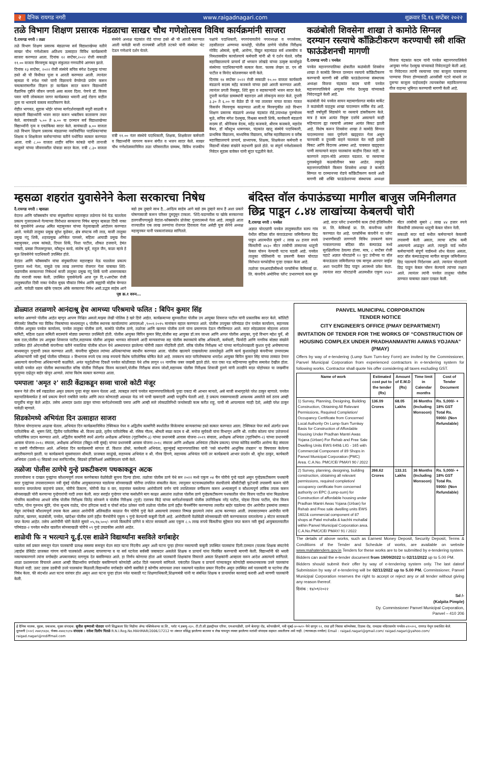२ दैनिक रायगड नगरी www.raigadnagari.com शुक्रवार दि.१६ सप्टेंबर २०२२
तळे विभाग शिक्षण प्रसारक मंडळाचा साखर चौथ गणेशोत्सव विविध कार्यक्रमांनी साजरा
दै.रायगड नगरी । तळा
तळे विभाग शिक्षण प्रसारक मंडळाच्या सर्व विद्याशाखेच्या वतीने साखर चौथ गणेशोत्सव अतिशय उत्साहात विविध कार्यक्रमांनी साजरा करण्यात आला. दिनांक १२ सप्टेंबर,२०२२ रोजी सकाळी ११.०० वाजता मिरवणूक काढून संकुलात गणपतीचे आगमन झाले.
दिनांक १३ सप्टेंबर, २०२२ रोजी संस्थेचे सचिव मंगेश देशमुख यांच्या हस्ते श्री ची विधीवत पूजा व आरती करण्यात आली. त्यानंतर म्हसळा चे रुपेश गमरे यांनी विज्ञानाचे वेगवेगळे प्रयोग करून चमत्कारांमागील विज्ञान हा कार्यक्रम सादर करून विद्यार्थ्यांनी वैज्ञानिक दृष्टीने जीवन जगावे असा सल्ला दिला. पेणचे डॉ. विजय पवार यांनी लोककला जागर कार्यक्रमात भवानी आई रोडगा वाहील तुला या भारुडचे वास्तव सादरीकरण केले.
रोहीत भागवत, सुहास भोईर यांच्या मार्गदर्शनाखाली मयुरी साळवी व सहकारी विद्यार्थ्यांनी भजन सादर करून भक्तीमय वातावरण तयार केले. सायंकाळी ५.०० ते ७.०० या दरम्यान सर्व विद्याशाखेच्या विद्यार्थ्यांनी नृत्य व एकांकिका सादर केले. सायंकाळी ७.०० वाजता तळे विभाग शिक्षण प्रसारक मंडळाच्या नवनिर्वाचित पदाधिकाऱ्यांचा शिक्षक व शिक्षकेत्तर कर्मचाऱ्यांच्या वतीने यथोचित सत्कार करण्यात आला. रात्री ८.०० वाजता शाहीर सचिन कांबळे यांनी तानाजी मालुसरे यांच्या जीवनावरील पोवाडा सादर केला. रात्री ८.३० वाजता संस्थेचे अध्यक्ष चंद्रकांत रोडे यांच्या हस्ते श्री ची आरती करण्यात आली यावेळी माजी राज्यमंत्री अदिती तटकरे यांनी संस्थेला भेट देऊन गणेशाचे दर्शन घेतले.
रात्री ११.०० नंतर संस्थेचे पदाधिकारी, शिक्षक, शिक्षकेत्तर कर्मचारी व विद्यार्थ्यांनी जागरण करून संगीत व भजन सादर केले. साखर चौथ गणेशोत्सवानिमित्त तळा परिसरातील ग्रामस्थ, विविध राजकीय पक्षांचे पदाधिकारी, नगरपंचायतीचे नगराध्यक्षा व नगरसेवक, तहसीलदार अण्णप्पा कनशेट्टी, पोलीस ठाणेचे पोलीस निरीक्षक गोविंद ओमासे, कृषी, आरोग्य, विद्युत महामंडळ सर्व शासकीय व निमशासकीय कार्यालयाचे कर्मचारी यांनी श्री चे दर्शन घेतले. वरीष्ठ महाविद्यालयाचे प्राचार्य डॉ भगवान लोखंडे यांच्या उत्कृष्ट कार्यामुळे संस्थेच्या पदाधिकाऱ्यांनी सत्कार केला. फलक लेखन प्रा. एन सी पाटील व विनोद कोलवणकर यांनी केले.
दिनांक १४ सप्टेंबर २०२२ रोजी सकाळी १०.०० वाजता कार्यकारी मंडळाचे सदस्य महेंद्र कजबजे यांच्या हस्ते आरती करण्यात आली. त्यानंतर प्रगती रिसबूड, शिंदे बुवा व सहकाऱ्यांनी भजन सादर केले. दुपारी कर्नाळा ग्रामस्थांनी बहारदार असे लोकनृत्य सादर केले. दुपारी ३.३० ते ६.०० या वेळेत डी जे च्या तालावर नाचत वाजत गाजत विसर्जन मिरवणूक काढण्यात आली.या मिरवणुकीत तळे विभाग शिक्षण प्रसारक मंडळाचे अध्यक्ष चंद्रकांत रोडे,उपाध्यक्ष पुरुषोत्तम मुळे, सचिव मंगेश देशमुख, विश्वस्त मारुती शिर्के, कार्यकारी मंडळाचे सदस्य डॉ. श्रीनिवास वेदक, महेंद्र कजबजे, श्रीराम कजबजे, महादेव बैकर, डॉ कौस्तुभ धामणकर, चंद्रकांत खातू संस्थेचे पदाधिकारी, प्राथमिक विद्यालय, माध्यमिक विद्यालय, कनिष्ठ महाविद्यालय व वरीष्ठ महाविद्यालयाचे प्राचार्य, प्राध्यापक, शिक्षक, शिक्षकेत्तर कर्मचारी व विद्यार्थी मोठ्या संख्येने सहभागी झाले होते. या संपूर्ण गणेशोत्सवाचे निवेदन सुहास वावेकर यांनी सुंदर पद्धतीने केले.
कळंबोली शिवसेना शाखा ते कामोठे सिग्नल दरम्यान रस्त्याचे कॉंक्रिटीकरण करण्याची स्त्री शक्ति फाऊंडेशनची मागणी
दै.रायगड नगरी । पनवेल
पनवेल महानगरपालिका क्षेत्रातील कळंबोली शिवसेना शाखा ते कामोठे सिग्नल दरम्यान रस्त्याचे कॉंक्रिटीकरण करण्याची मागणी स्त्री शक्ति फाऊंडेशनच्या संस्थापक अध्यक्षा विजया चंद्रकांत कदम यांनी पनवेल महानगरपालिकेचे आयुक्त गणेश देशमुख यांच्याकडे निवेदनाद्वारे केली आहे.
कळंबोली येथे पनवेल सायन महामार्गालगत मार्बल मार्केट ते कळंबोली वाहतूक शाखा यादरम्यान सर्विस रोड आहे. काही वर्षांपूर्वी सिडकोने या रस्त्याचे डांबरीकरण केले. मात्र हे काम अत्यंत निकृष्ट दर्जाचे असल्याने काही महिन्यातच ह्या रस्त्याची अवस्था अत्यंत बिकट झाली आहे. विशेष करून शिवसेना शाखा ते कामोठे सिग्नल यादरम्यानचा रस्ता पूर्णपणे खड्ड्यात गेला असून चारचाकी व दुचाकी वाहने चालवता येत नाही इतकी बिकट आणि विदारक अवस्था आहे. पावसात खड्ड्यात पाणी साचल्याने वाहन चालकांना काहीच दिसत नाही. या कारणाने लहान-मोठे अपघात घडतात. या रस्त्याच्या दुरवस्थेमुळे कळबोलीकर त्रस्त आहेत. त्यामुळे महानगरपालिकेने किमान शिवसेना शाखा ते कामोठे सिग्नल या दरम्यानच्या रोडचे कॉंक्रिटीकरण करावे अशी मागणी स्त्री शक्ति फाऊंडेशनच्या संस्थापक अध्यक्षा विजया चंद्रकांत कदम यांनी पनवेल महानगरपालिकेचे आयुक्त गणेश देशमुख यांच्याकडे निवेदनाद्वारे केली आहे. या निवेदनात त्यांनी रस्त्याच्या एका बाजूला पावसाच्या पाण्याचा निचरा होण्यासाठी आरसीसी गटारे बांधावे तर दुसऱ्या बाजूला पाईपलाईन त्याचबरोबर महावितरणच्या वीज वाहन्या भूमिगत करण्याची मागणी केली आहे.
म्हसळा शहरांत युवासेनेने केला सरकारचा निषेध
दै.रायगड नगरी । म्हसळा
वेदान्त आणि फॉक्सकॉन यांचा संयुक्तरित्या महाराष्ट्रात तळेगाव येथे येऊ घातलेला प्रकल्प गुजरातमध्ये गेल्याच्या विरोधात सरकारचा निषेध म्हणून म्हसळा दिघी नाका येथे युवासेनेचे अध्यक्ष अमित महामुनकर यांच्या नेतृत्वाखाली आंदोलन करण्यात आले. यावेळी तालुका प्रमुख सुरेश कुडेकर, क्षेत्र संघटक रवी लाड, माजी तालुका प्रमुख नंदू शिर्के, शहरप्रमुख अनिकेत पानसरे, महिला आघाडी प्रमुख रीमा महामुनकर, श्याम कांबळे, दिपल शिर्के, निशा पाटील, शौकत हजवाने, हेमंत नाक्ती, प्रसन्ना निजामपूरकर, कौस्तुभ करडे, संतोष सुर्वे, राहुल जैन, बाळा म्हात्रे हे मूळ शिवसेनेचे पदाधिकारी उपस्थित होते.
वेदांता आणि फॉक्सकॉन यांचा संयुक्तरित्या महाराष्ट्रात येऊ घातलेला प्रकल्प गुजरात मध्ये गेला, यामुळे एक लाख तरुणांचा रोजगार गेला याबाबत शिंदे-फडणवीस सरकारच्या निषेधार्थ माजी तालुका प्रमुख नंदू शिर्के यानी शासनाबाबत तीव्र नाराजी व्यक्त केली. उपस्थित युवासेनेतर्फे आज गुरु दि.१५सप्टेंबर रोजी तालुक्यातील दिघी नाका येथील मुख्य चौकांत निषेध आणि सह्यांची मोहीम घेण्यात आली. यावेळी पन्नास खोके एकदम ओके सरकारचा निषेध असो.उद्धव साहेब आगे बडो हम तुम्हारे साथ है...आदित्य साहेब आगे बडो हम तुम्हारे साथ है अशा प्रकारे घोषणाबाजी करून परिसर दुमदुमून टाकला. 'शिंदे-फडणवीस या खोके सरकारच्या हलगर्जीपणामुळे वेदांता-फॉक्सकॉन प्रोजेक्ट गुजरातमध्ये गेला आहे. त्यामुळे आता राज्यातील एक लाख तरुणांचा रोजगार हिरावला गेला असेही युवा सेनेचे अध्यक्ष महामुनकर यानी पत्रकारांजवळ सांगितले.
पृष्ठ क्र.१ वरुन...
बंदिस्त वॉल कंपाऊंडच्या मागील बाजुस जमिनीलगत छिद्र पाडून ८.४४ लाखांच्या केबलची चोरी
दै.रायगड नगरी । पनवेल
अज्ञात चोरट्यांनी पनवेल तालुक्यातील वलप गांव येथील बंदिस्त वॉल कंपाऊंडच्या जमिनीलगत छिद्र पाडून आतमधील सुमारे ८ लाख ४४ हजार रुपये किंमतीची ४४३० मीटर लांबीची तांब्याच्या धातुची केबल चोरुन नेल्याची घटना घडली आहे. पनवेल तालुका पोलिसांनी या प्रकरणी केबल चोरट्या विरोधात घरफोडीचा गुन्हा दाखल केला आहे.
तळोजा एमआयडीसीमध्ये परफॉर्मेन्स केमिसर्व्ह प्रा. लि. कंपनीचे अमोनिया प्लॅन्ट उभारण्याचे काम सुरु आहे. सदर प्लॅन्ट उभारणीचे काम टोयो इंजिनियरींग प्रा. लि. केमिसर्व्ह प्रा. लि. कंपनीच्या वतीने करण्यात येत आहे. परफॉर्मेन्स कंपनीने या प्लॅन्ट उभारणीसाठी लागणारी विविध उपकरणे वलप गावालगतच्या बंदिस्त वॉल कंम्पाऊंड मध्ये सुरक्षितरित्या ठेवल्या होत्या. मात्र, ८ सप्टेंबर रोजी पहाटे अज्ञात चोरट्यांनी १२ फुट उंचीच्या या वॉल कंपाऊंडला जमिनीलगत एक माणूस आरपार जाईल अशा पध्दतीने छिद्र पाडून आतमध्ये प्रवेश केला. त्यानंतर सदर चोरट्यांनी आतमधील एकूण ४४३० मीटर लांबीची सुमारे ८ लाख ४४ हजार रुपये किंमतीची तांब्याच्या धातुची केबल चोरुन नेली.
सकाळी सदर यार्ड मधील कर्मचाऱ्याने केबलची तपासणी केली असता, त्याचा स्टॉक कमी असल्याचे आढळून आले. त्यामुळे यार्ड मधील कर्मचाऱ्यांनी संपुर्ण यार्डमध्ये शोध घेतला असता, सदर वॉल कंम्पाऊंड्च्या मागील बाजुस जमिनीलगत छिद्र पडल्याचे निर्दशनास आले. त्यानंतर चोरट्यांनी छिद्र पाडुन केबल चोरुन केल्याचे त्यांच्या लक्षात आले. त्यानंतर त्यांनी पनवेल तालुका पोलीस ठाण्यात याबाबत तक्रार दाखल केली.
डोळ्यात तरळणारे आनंदाश्रू हेच आमच्या परिश्रमाचे फलित : बिपिन कुमार सिंह
कार्यरत असणारे पोलीस आहेत म्हणून आपण निश्चित असतो.माझ्या लेखी पोलिस हे खरे हिरो आहेत. कार्यक्रमाच्या सुरुवातीला पोलीस उप आयुक्त शिवराज पाटील यांनी प्रास्ताविक सादर केले. कॉलिटी मॅनेजमेंट सिस्टीम च्या विविध निकषांच्या माध्यमातून ६ पोलीस स्थानक कार्यालयांना आयएसओ ,९००१:२०१५ मानांकन बहाल करण्यात आले. पोलीस उपयुक्त परिमंडळ दोन पनवेल कार्यालय, सहाय्यक पोलीस आयुक्त पनवेल कार्यालय, पनवेल तालुका पोलीस ठाणे, कामोठे पोलीस ठाणे, तळोजा आणि खारघर पोलीस ठाणे यांना प्रमाणपत्र देऊन गौरविण्यात आले. सदर सोहळ्याला मोहल्ला शांतता कमिटी, महिला दक्षता समिती सदस्यांचे मोठ्या प्रमाणात उपस्थिती होती. पोलीस आयुक्त बिपिन कुमार सिंह,पोलीस सह आयुक्त डॉ.जय जाधव आणि अप्पर पोलीस आयुक्त, गुन्हे विभाग महेश घुर्ये, श्री बास दत्ता,पोलीस उप आयुक्त शिवराज पाटील,सहाय्यक पोलीस आयुक्त भागवत सोनावणे आदी मान्यवरांच्या सह पोलीस स्थानकांचे वरिष्ठ अधिकारी, कर्मचारी, फिर्यादी आणि नागरिक मोठ्या संख्येने उपस्थित होते ओएनजीसी कंपनीच्या वतीने नावाशिवा पोलीस स्टेशन येथे आस्थापनात झालेल्या चोरीची तक्रार नोंदविली होती. वरिष्ठ पोलीस निरीक्षक भटे यांच्या मार्गदर्शनाखाली कुशल गुन्हे अन्वेषणाच्या माध्यमातून गुन्हाची उकल करण्यात आली. कंपनीचा मुद्देमाल त्यांच्या अधिकाऱ्यांच्या स्वाधीन करण्यात आला. पोलीस खात्याने दाखवलेल्या तत्परतेमुळे आणि कार्य कुशलतेमुळे कंपनीच्या उच्चपदस्थ अधिकाऱ्यांनी नवी मुंबई पोलीस परिमंडळ २ विभागास रुपये एक लाख रुपयाचे विशेष पारितोषिक घोषित केले आहे. लवकरच सदर पारितोषकाचा धनादेश आयुक्त बिपिन कुमार सिंह यांच्या ताब्यात देणार असल्याचे कंपनीच्या अधिकाऱ्यांनी कळविले. अनंत चतुर्दशीच्या दिवशी पनवेल कोळीवाडा येथे शॉक लागून ११ नागरिक जबर जखमी झाले होते. यात एका नऊ महिन्याच्या मुलीचा समावेश देखील होता. यावेळी पनवेल शहर पोलीस स्थानकातील वरिष्ठ पोलीस निरीक्षक विजय कादबाने,पोलीस निरीक्षक संजय जोशी,सहाय्यक पोलीस निरीक्षक शिवाजी हुलगे यांनी तातडीने मदत पोहोचवत या जखमींना मृत्यूच्या दाढेतून बाहेर खेचून आणले. त्यांचा विशेष सत्कार करण्यात आला.
पमपाला 'अमृत २' साठी केंद्राकडून सव्वा चारशे कोटी मंजूर
करून गेले तीन वर्षे रखडलेला अमृत प्रकल्प पुन्हा मंजूर करून घेतला आहे. त्याबद्दल त्यांचे पनवेल महानगरपालिकेतर्फे पुन्हा एकदा मी आभार मानतो, असे माजी सभागृहनेते परेश ठाकूर म्हणाले. पनवेल महापालिकेमार्फत हे सर्व प्रकल्प वेगाने राबविले जावेत आणि त्यात कोणताही अडथळा येऊ नये याची खबरदारी आम्ही यापूर्वीच घेतली आहे. हे प्रकल्प राबवण्यासाठी आवश्यक असलेले सर्व ठराव आम्ही यापूर्वीच मंजूर केले आहेत. तसेच आमदार प्रशांत ठाकूर यांच्या मार्गदर्शनासाठी पमपा आणि आम्ही सारे लोकप्रतिनिधी जनतेसाठी काम करीत राहू, याची मी आपल्याला ग्वाही देतो, असेही परेश ठाकूर यावेळी म्हणाले.
सिडकोमध्ये अभियंता दिन उत्साहात साजरा
दिलेल्या योगदानाचा आढावा घेतला. अभियंता दिन कार्यक्रमानिमित्त टेक्निकल पेपर व अद्वितीय कामगिरी स्पर्धांतील विजेत्यांचा मान्यवरांच्या हस्ते सत्कार करण्यात आला. टेक्निकल पेपर स्पर्धे अंतर्गत प्रथम पारितोषिक श्री. भूषण शिंदे, द्वितीय पारितोषिक श्री. विजय ढाळे, तृतीय पारितोषिक श्री. रसिक गौतम, श्रीमती स्वप्ना कदम व श्री. मनोज सूर्यवंशी यांना विभागून आणि श्री. राजीव कोलप यांना उत्तेजनार्थ पारितोषिक प्रदान करण्यात आले. अद्वितीय कामगिरी स्पर्धे अंतर्गत अधीक्षक अभियंता (गृहनिर्माण-३) यांच्या प्रधानमंत्री आवास योजना-२०१९ संघाला, अधीक्षक अभियंता (गृहनिर्माण-२) यांच्या प्रधानमंत्री आवास योजना-२०१८ संघाला, अधीक्षक अभियंता (विद्युत-नवी मुंबई) यांच्या प्रधानमंत्री आवास योजना-२०१८ संघाला आणि अधीक्षक अभियंता (विशेष प्रकल्प) यांच्या कोविड समर्पित आरोग्य केंद्र संघाला या प्रसंगी गौरविण्यात आले. अभियंता दिन कार्यक्रमाची सांगता डॉ. विशाल ठोंबरे, कार्यकारी अभियंता, बृहन्मुंबई महानगरपालिका यांनी 'रस्ते बांधणीचे आधुनिक तंत्रज्ञान' या विषयावर केलेल्या सादरीकरणाने झाली. या कार्यक्रमाचे सूत्रसंचालन श्रीमती. प्राजक्ता साळुंखे, सहाय्यक अभियंता व श्री. गौरव हिंगणे, सहाय्यक अभियंता यांनी तर कार्यक्रमाचे आभार प्रदर्शन श्री. सुरेश ठाकूर, कार्यकारी अभियंता (उलवे-१) सिडको तथा सरचिटणीस, सिडको इंजिनिअर्स असोसिएशन यांनी केले.
तळोजा पोलीस ठाणेचे गुन्हे प्रकटीकरण पथकाकडून अटक
उपाययोजना व दाखल गुन्ह्यांचा कौशल्यपूर्ण तपास करणेबाबत वेळोवेळी सुचना दिल्या होत्या. तळोजा पोलीस ठाणे येथे सन २०२२ मध्ये एकुण ०४ चैन चोरीचे गुन्हे घडले असुन गुन्हेप्रकटीकरण पथकांनी सदर गुन्ह्यांच्या तपासादरम्यान नवी मुंबई पोलीस आयुक्तालयात घडलेल्या सोनसाखळी चोरीचा तपशिल संकलीत केला. त्यानुसार घटनास्थळांवरील संशयीतांचे सीसीटीव्ही फुटेजची तपासणी करून चोरी करतांना वापरलेल्या वाहनांचे प्रकार, चोरीचे ठिकाण, चोरीची वेळ व वार, वाहनांवर बसलेल्या आरोपीतांचे वर्णन यांचे तपशिलवार वर्गीकरण करून अभ्यासपूर्ण व कौशल्यपूर्ण तांत्रिक तपास करून सोनसाखळी चोरी करणाऱ्या गुन्हेगारांची यादी तयार केली. सदर सराईत गुन्हेगार यांचा कसोशीने माग काढत असतांना तळोजा पोलीस ठाणे गुन्हेप्रकटीकरण पथकातील पोना विजय पाटील यांना मिळालेल्या गोपनिय बातमीच्या आधारे वरिष्ठ पोलीस निरीक्षक जितेंद्र सोनवणे व पोलीस निरिक्षक (गुन्हे) दत्तात्रय किंद्रे यांच्या मार्गदर्शनाखाली पोलीस उपनिरिक्षक नरेंद्र पाटील, पोहवा दिपक पाटील, पोना विजय पाटील, पोना गुरुनाथ मुंडेरे, पोना सुभाष राठोड, पोना हरिदास करडे व पोकॉ संदेश उतेकर यांनी तळोजा पोलीस ठाणे हद्दीत चैनस्नॅचिंग करण्याच्या तयारीत बाहेर पडलेल्या दोन आरोपीत इसमांना ताब्यात घेवुन त्यांचेकडे कौशल्यपूर्ण तपास केला असता आरोपींनी अलिकडील काळात चैन चोरीचे गुन्हे केले असल्याचे तपासात निष्पन्न झाल्याने त्यांना अटक करण्यात आली. तपासादरम्यान आरोपीत यांनी तळोजा, खारघर, कळंबोली, पनवेल, खांदेश्वर पोलीस ठाणे हद्दीत चैनचोरीचे एकुण ९ गुन्हे केल्याची कबुली दिली आहे. आरोपींतांनी वेळोवेळी सोनसाखळी चोरी करण्याकरता वापरलेल्या ३ मोटार सायकली जप्त केल्या आहेत. तसेच आरोपींनी चोरी केलेले सुमारे ०५,१७,५००/- रूपये किमतीचे दागिने व मोटार सायकली असा एकुण ८.५ लाख रूपये किंमतीचा मुद्देमाल जप्त करून नवी मुंबई आयुक्तालयातील परिमंडळ-२ पनवेल मधील खालील सोनसाखळी चोरीचे ०९ गुन्हे उघडकीस आलेले आहेत.
शाळेची फि न भरल्याने यू.ई.एस शाळेने विद्यार्थ्यांना बसविले वर्गाबाहेर
घडलेला सर्व प्रकार समजून घेउन पालकांची प्रत्यक्ष समस्या समजून घेउन सदर घटना निंदनीय असून अशी घटना पुन्हा होणार नसल्याची कबूली उपस्थित पालकांना दिली.दरम्यान (पालक शिक्षक संघटनेचे )व्हाईस प्रेसिडेंट प्राजक्ता गांगण यांनी पालकांशी अपशब्द वापरणाऱ्या व या सर्व घटनेला सर्वस्वी जबाबदार असलेले शिक्षक व प्राचार्य यांना निलंबित करण्याची मागणी केली. विद्यार्थ्यांनी फी भरली नसल्याकारणाने त्यांना वर्गाबाहेर अपमानास्पद वागणूक देत बसविण्यात आले. हा निर्णय कोणाचा होता असे पालकांनी शिक्षकांना विचारले असता शिक्षकांनी आम्हाला वरून आदेश असल्याचे सांगितले. शाळा प्रशासनाला विचारले असता आम्ही विद्यार्थ्यांना वर्गाबाहेर बसविण्याचे कोणतेही आदेश दिले नसल्याचे सांगितले. एकंदरीत शिक्षक व प्राचार्य यांच्याकडून कोणतेही समाधानकारक उत्तरे पालकांना मिळाले नाही. उलट उडवा उडवीची उत्तरे पालकांना मिळाली.विद्यार्थ्यांना वर्गाबाहेर कोणी बसविले हे कोणीच सांगायला तयार नसल्याने घडलेला प्रकार निंदनीय असून उपस्थित सर्व पालकांनी या घटनेचा तीव्र निषेध केला. फी संदर्भात अशा घटना वारंवार होत असून अशा घटना पुन्हा होउन नयेत यासाठी गट शिक्षणाधिकारी,शिक्षणमंत्री यांनी या संबंधित शिक्षक व प्राचार्यावर कारवाई करावी अशी मागणी पालकांनी केली.
PANVEL MUNICIPAL CORPORATION
TENDER NOTICE
CITY ENGINEER'S OFFICE (PMAY DEPARTMENT)
INVITATION OF TENDER FOR THE WORKS OF “CONSTRUCTION OF HOUSING COMPLEX UNDER PRADHANMANTRI AAWAS YOJANA” (PMAY)
Offers by way of e-tendering (Lump Sum Turn-key Form) are invited by the Commissioner, Panvel Municipal Corporation from experienced contractors in e-tendering system for following works. Contractor shall quote his offer considering all taxes excluding GST.
| Name of work | Estimated cost put to the tender (Rs) | Amount of E.M.D (Rs) | Time limit in Calendar months | Cost of Tender Document |
| --- | --- | --- | --- | --- |
| 1) Survey, Planning, Designing, Building Construction, Obtaining All Relevant Permissions, Required Completion/ Occupancy Certificate from Concerned Local Authority On Lump-Sum Turnkey Basis for Construction of Affordable Housing Under Pradhan Mantri Awas Yojana (Urban) For Rehab and Free Sale Dwelling Units EWS 649& LIG - 165 with Commercial Component of 89 Shops in Panvel Municipal Corporation (PMC) Area. C.A.No. PMC/CE/ PMAYI 90 / 2022 | 136.09 Crores | 68.05 Lakhs | 36 Months (Including Monsoon) | Rs. 5,000/- + 18% GST Total Rs. 5900/- (Non Refundable) |
| 2) Survey, planning, designing, building construction, obtaining all relevant permissions, required completion/ occupancy certificate from concerned authority on EPC (Lump-sum) for Construction of affordable housing under Pradhan Mantri Awas Yojana (Urban) for Rehab and Free sale dwelling units EWS 1602& commercial component of 87 shops at Patel mohalla & kachhi mohallal within Panvel Municipal Corporation area. C.A.No.PMC/CE/ PMAY/ 91 / 2022 | 266.62 Crores | 133.31 Lakhs | 36 Months (Including Monsoon) | Rs. 5,000/- + 18% GST Total Rs. 5900/- (Non Refundable) |
The details of above works, such as Earnest Money Deposit, Security Deposit, Terms & Conditions of the Tender and Schedule of works, are available on website www.mahatenders.gov.in Tenders for these works are to be submitted by e-tendering system.
Bidders can avail the e-tender document from 19/09/2022 to 02/11/2022 up to 5.00 PM.
Bidders should submit their offer by way of e-tendering system only. The last dateof Submission by way of e-tendering will be 02/11/2022 up to 5.00 PM. Commissioner, Panvel Municipal Corporation reserves the right to accept or reject any or all tender without giving any reason thereof.
दिनांक : १४/०९/२०२२
Sd /-
(Kalpita Pimple)
Dy. Commissioner Panvel Municipal Corporation,
Panvel – 410 206
हे दैनिक मालक, मुद्रक, प्रकाशक, मुख्य संपादक: सुनील कृष्णाजी पोतदार यांनी सिद्धकला प्रिंट मिडीया ॲण्ड पब्लिकेशन्स प्रा.लि., प्लॉट नं.डब्ल्यू-२३०, टी.टी.सी.इंडस्ट्रीयल एरिया, एमआयडीसी, ठाणे बेलापूर रोड, कोपरखैरणे, नवी मुंबई-४००७१० येथे छापून १२, राधा हरी निवास कॉम्प्लेक्स, टिळक रोड, रामदास मंदिरासमोर पनवेल-४१०२०६, रायगड येथून प्रकाशित केले.
दूरध्वनी (०२२) २७४६९४३४, फॅक्स-२७४६९६१७ संपादक : राकेश दिलीप पितळे R.N.I.Reg.No.MAHMAR/2006/17212 या अंकात प्रसिद्ध झालेल्या बातम्या व लेख यामधून व्यक्त झालेल्या मतांशी संपादक सहमत असतीलच असे नाही. (न्यायकक्षा-पनवेल) Email : raigad.nagari@gmail.com/ raigad.nagari@yahoo.com/ raigad.nagari@rediffmail.com